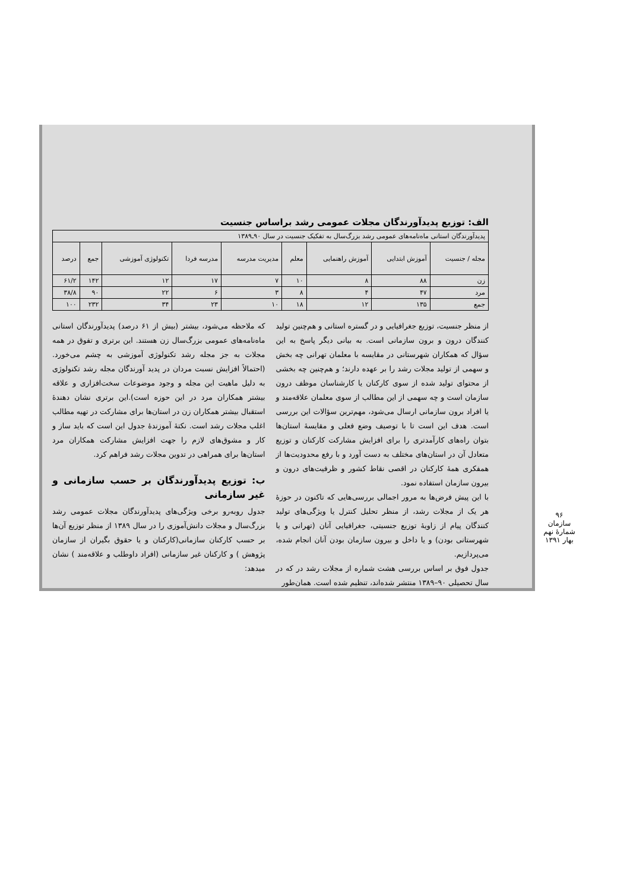الف: توزیع پدیدآورندگان مجلات عمومی رشد براساس جنسیت
| پدیدآورندگان استانی ماه‌نامه‌های عمومی رشد بزرگ‌سال به تفکیک جنسیت در سال ۹۰ـ۱۳۸۹ | | | | | | | | |
| مجله / جنسیت | آموزش ابتدایی | آموزش راهنمایی | معلم | مدیریت مدرسه | مدرسه فردا | تکنولوژی آموزشی | جمع | درصد |
| زن | ۸۸ | ۸ | ۱۰ | ۷ | ۱۷ | ۱۲ | ۱۴۲ | ۶۱/۲ |
| مرد | ۴۷ | ۴ | ۸ | ۳ | ۶ | ۲۲ | ۹۰ | ۳۸/۸ |
| جمع | ۱۳۵ | ۱۲ | ۱۸ | ۱۰ | ۲۳ | ۳۴ | ۲۳۲ | ۱۰۰ |
از منظر جنسیت، توزیع جغرافیایی و در گستره استانی و هم‌چنین تولید کنندگان درون و برون سازمانی است. به بیانی دیگر پاسخ به این سؤال که همکاران شهرستانی در مقایسه با معلمان تهرانی چه بخش و سهمی از تولید مجلات رشد را بر عهده دارند؛ و هم‌چنین چه بخشی از محتوای تولید شده از سوی کارکنان یا کارشناسان موظف درون سازمان است و چه سهمی از این مطالب از سوی معلمان علاقه‌مند و یا افراد برون سازمانی ارسال می‌شود، مهم‌ترین سؤالات این بررسی است. هدف این است تا با توصیف وضع فعلی و مقایسهٔ استان‌ها بتوان راه‌های کارآمدتری را برای افزایش مشارکت کارکنان و توزیع متعادل آن در استان‌های مختلف به دست آورد و با رفع محدودیت‌ها از همفکری همهٔ کارکنان در اقصی نقاط کشور و ظرفیت‌های درون و بیرون سازمان استفاده نمود.
با این پیش فرض‌ها به مرور اجمالی بررسی‌هایی که تاکنون در حوزهٔ هر یک از مجلات رشد، از منظر تحلیل کنترل یا ویژگی‌های تولید کنندگان پیام از زاویهٔ توزیع جنسیتی، جغرافیایی آنان (تهرانی و یا شهرستانی بودن) و یا داخل و بیرون سازمان بودن آنان انجام شده، می‌پردازیم.
جدول فوق بر اساس بررسی هشت شماره از مجلات رشد در که در سال تحصیلی ۹۰–۱۳۸۹ منتشر شده‌اند، تنظیم شده است. همان‌طور
که ملاحظه می‌شود، بیشتر (بیش از ۶۱ درصد) پدیدآورندگان استانی ماه‌نامه‌های عمومی بزرگ‌سال زن هستند. این برتری و تفوق در همه مجلات به جز مجله رشد تکنولوژی آموزشی به چشم می‌خورد. (احتمالاً افزایش نسبت مردان در پدید آورندگان مجله رشد تکنولوژی به دلیل ماهیت این مجله و وجود موضوعات سخت‌افزاری و علاقه بیشتر همکاران مرد در این حوزه است).این برتری نشان دهندهٔ استقبال بیشتر همکاران زن در استان‌ها برای مشارکت در تهیه مطالب اغلب مجلات رشد است. نکتهٔ آموزندهٔ جدول این است که باید ساز و کار و مشوق‌های لازم را جهت افزایش مشارکت همکاران مرد استان‌ها برای همراهی در تدوین مجلات رشد فراهم کرد.
ب: توزیع پدیدآورندگان بر حسب سازمانی و غیر سازمانی
جدول روبه‌رو برخی ویژگی‌های پدیدآورندگان مجلات عمومی رشد بزرگ‌سال و مجلات دانش‌آموزی را در سال ۱۳۸۹ از منظر توزیع آن‌ها بر حسب کارکنان سازمانی(کارکنان و یا حقوق بگیران از سازمان پژوهش ) و کارکنان غیر سازمانی (افراد داوطلب و علاقه‌مند ) نشان میدهد:
۹۶
سازمان
شمارهٔ نهم بهار ۱۳۹۱